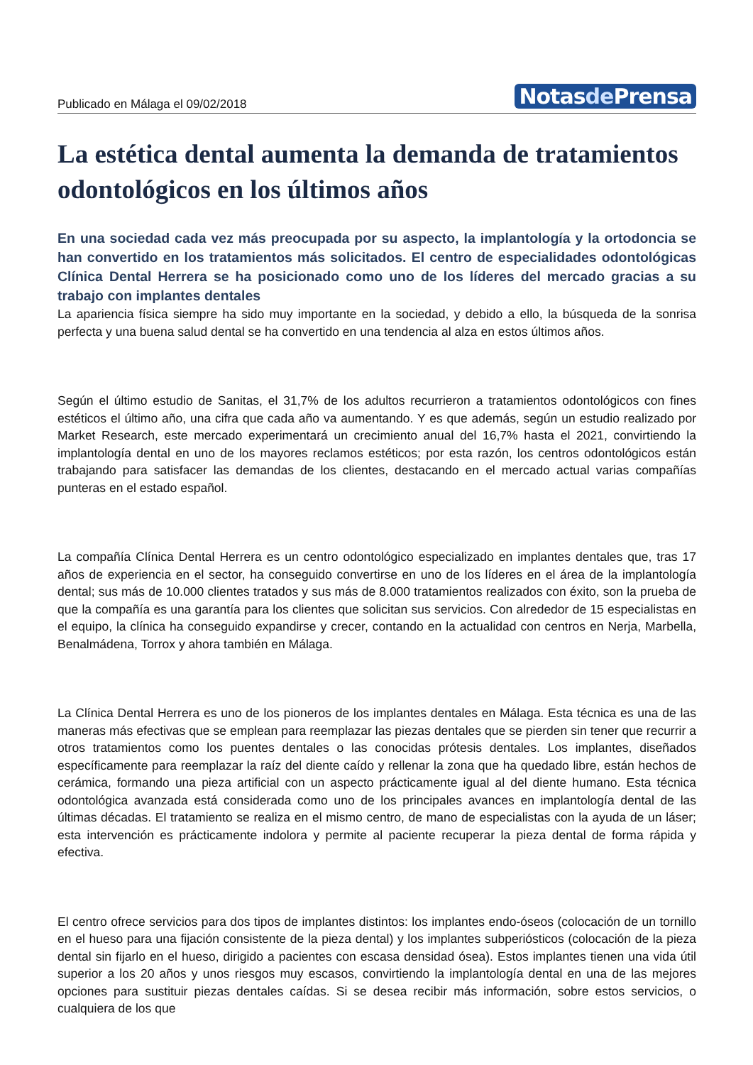Publicado en Málaga el 09/02/2018
Notasde Prensa
La estética dental aumenta la demanda de tratamientos odontológicos en los últimos años
En una sociedad cada vez más preocupada por su aspecto, la implantología y la ortodoncia se han convertido en los tratamientos más solicitados. El centro de especialidades odontológicas Clínica Dental Herrera se ha posicionado como uno de los líderes del mercado gracias a su trabajo con implantes dentales
La apariencia física siempre ha sido muy importante en la sociedad, y debido a ello, la búsqueda de la sonrisa perfecta y una buena salud dental se ha convertido en una tendencia al alza en estos últimos años.
Según el último estudio de Sanitas, el 31,7% de los adultos recurrieron a tratamientos odontológicos con fines estéticos el último año, una cifra que cada año va aumentando. Y es que además, según un estudio realizado por Market Research, este mercado experimentará un crecimiento anual del 16,7% hasta el 2021, convirtiendo la implantología dental en uno de los mayores reclamos estéticos; por esta razón, los centros odontológicos están trabajando para satisfacer las demandas de los clientes, destacando en el mercado actual varias compañías punteras en el estado español.
La compañía Clínica Dental Herrera es un centro odontológico especializado en implantes dentales que, tras 17 años de experiencia en el sector, ha conseguido convertirse en uno de los líderes en el área de la implantología dental; sus más de 10.000 clientes tratados y sus más de 8.000 tratamientos realizados con éxito, son la prueba de que la compañía es una garantía para los clientes que solicitan sus servicios. Con alrededor de 15 especialistas en el equipo, la clínica ha conseguido expandirse y crecer, contando en la actualidad con centros en Nerja, Marbella, Benalmádena, Torrox y ahora también en Málaga.
La Clínica Dental Herrera es uno de los pioneros de los implantes dentales en Málaga. Esta técnica es una de las maneras más efectivas que se emplean para reemplazar las piezas dentales que se pierden sin tener que recurrir a otros tratamientos como los puentes dentales o las conocidas prótesis dentales. Los implantes, diseñados específicamente para reemplazar la raíz del diente caído y rellenar la zona que ha quedado libre, están hechos de cerámica, formando una pieza artificial con un aspecto prácticamente igual al del diente humano. Esta técnica odontológica avanzada está considerada como uno de los principales avances en implantología dental de las últimas décadas. El tratamiento se realiza en el mismo centro, de mano de especialistas con la ayuda de un láser; esta intervención es prácticamente indolora y permite al paciente recuperar la pieza dental de forma rápida y efectiva.
El centro ofrece servicios para dos tipos de implantes distintos: los implantes endo-óseos (colocación de un tornillo en el hueso para una fijación consistente de la pieza dental) y los implantes subperiósticos (colocación de la pieza dental sin fijarlo en el hueso, dirigido a pacientes con escasa densidad ósea). Estos implantes tienen una vida útil superior a los 20 años y unos riesgos muy escasos, convirtiendo la implantología dental en una de las mejores opciones para sustituir piezas dentales caídas. Si se desea recibir más información, sobre estos servicios, o cualquiera de los que